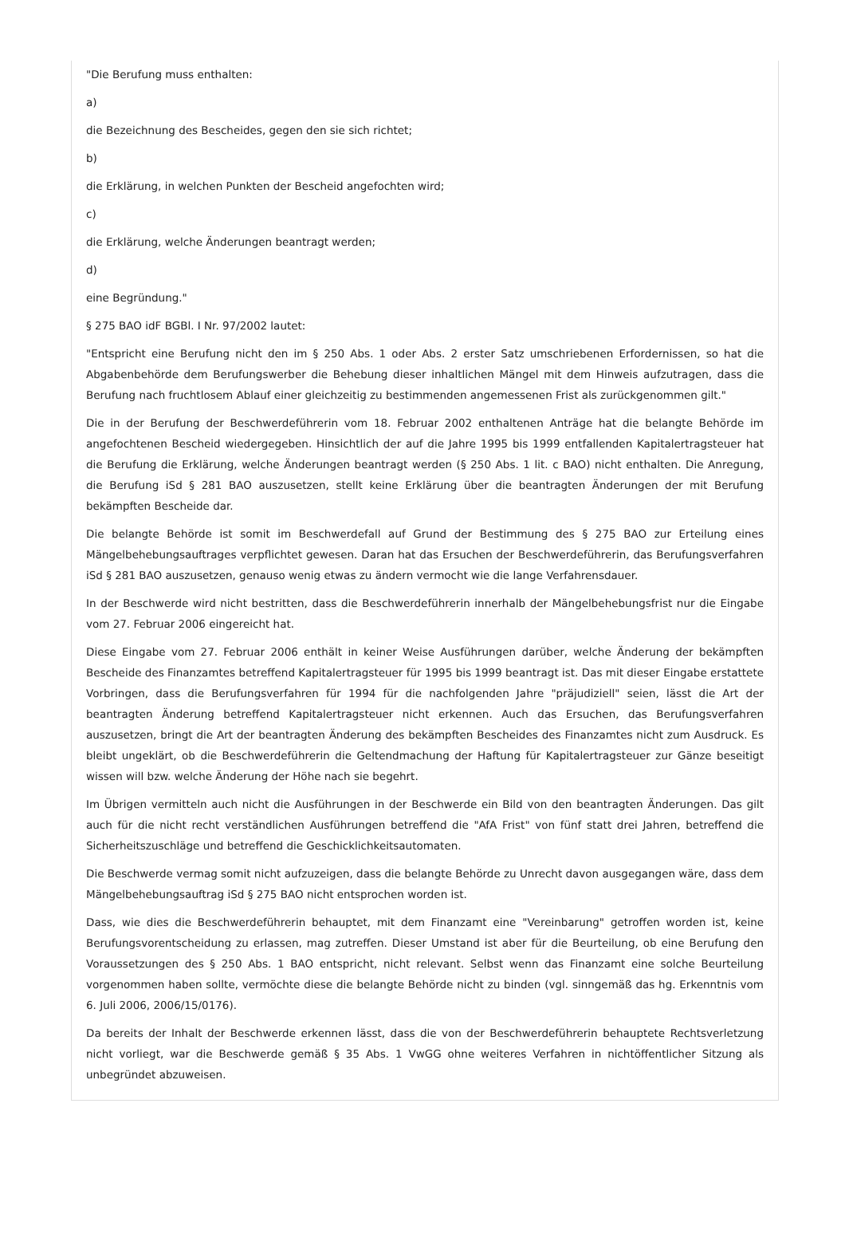"Die Berufung muss enthalten:
a)
die Bezeichnung des Bescheides, gegen den sie sich richtet;
b)
die Erklärung, in welchen Punkten der Bescheid angefochten wird;
c)
die Erklärung, welche Änderungen beantragt werden;
d)
eine Begründung."
§ 275 BAO idF BGBl. I Nr. 97/2002 lautet:
"Entspricht eine Berufung nicht den im § 250 Abs. 1 oder Abs. 2 erster Satz umschriebenen Erfordernissen, so hat die Abgabenbehörde dem Berufungswerber die Behebung dieser inhaltlichen Mängel mit dem Hinweis aufzutragen, dass die Berufung nach fruchtlosem Ablauf einer gleichzeitig zu bestimmenden angemessenen Frist als zurückgenommen gilt."
Die in der Berufung der Beschwerdeführerin vom 18. Februar 2002 enthaltenen Anträge hat die belangte Behörde im angefochtenen Bescheid wiedergegeben. Hinsichtlich der auf die Jahre 1995 bis 1999 entfallenden Kapitalertragsteuer hat die Berufung die Erklärung, welche Änderungen beantragt werden (§ 250 Abs. 1 lit. c BAO) nicht enthalten. Die Anregung, die Berufung iSd § 281 BAO auszusetzen, stellt keine Erklärung über die beantragten Änderungen der mit Berufung bekämpften Bescheide dar.
Die belangte Behörde ist somit im Beschwerdefall auf Grund der Bestimmung des § 275 BAO zur Erteilung eines Mängelbehebungsauftrages verpflichtet gewesen. Daran hat das Ersuchen der Beschwerdeführerin, das Berufungsverfahren iSd § 281 BAO auszusetzen, genauso wenig etwas zu ändern vermocht wie die lange Verfahrensdauer.
In der Beschwerde wird nicht bestritten, dass die Beschwerdeführerin innerhalb der Mängelbehebungsfrist nur die Eingabe vom 27. Februar 2006 eingereicht hat.
Diese Eingabe vom 27. Februar 2006 enthält in keiner Weise Ausführungen darüber, welche Änderung der bekämpften Bescheide des Finanzamtes betreffend Kapitalertragsteuer für 1995 bis 1999 beantragt ist. Das mit dieser Eingabe erstattete Vorbringen, dass die Berufungsverfahren für 1994 für die nachfolgenden Jahre "präjudiziell" seien, lässt die Art der beantragten Änderung betreffend Kapitalertragsteuer nicht erkennen. Auch das Ersuchen, das Berufungsverfahren auszusetzen, bringt die Art der beantragten Änderung des bekämpften Bescheides des Finanzamtes nicht zum Ausdruck. Es bleibt ungeklärt, ob die Beschwerdeführerin die Geltendmachung der Haftung für Kapitalertragsteuer zur Gänze beseitigt wissen will bzw. welche Änderung der Höhe nach sie begehrt.
Im Übrigen vermitteln auch nicht die Ausführungen in der Beschwerde ein Bild von den beantragten Änderungen. Das gilt auch für die nicht recht verständlichen Ausführungen betreffend die "AfA Frist" von fünf statt drei Jahren, betreffend die Sicherheitszuschläge und betreffend die Geschicklichkeitsautomaten.
Die Beschwerde vermag somit nicht aufzuzeigen, dass die belangte Behörde zu Unrecht davon ausgegangen wäre, dass dem Mängelbehebungsauftrag iSd § 275 BAO nicht entsprochen worden ist.
Dass, wie dies die Beschwerdeführerin behauptet, mit dem Finanzamt eine "Vereinbarung" getroffen worden ist, keine Berufungsvorentscheidung zu erlassen, mag zutreffen. Dieser Umstand ist aber für die Beurteilung, ob eine Berufung den Voraussetzungen des § 250 Abs. 1 BAO entspricht, nicht relevant. Selbst wenn das Finanzamt eine solche Beurteilung vorgenommen haben sollte, vermöchte diese die belangte Behörde nicht zu binden (vgl. sinngemäß das hg. Erkenntnis vom 6. Juli 2006, 2006/15/0176).
Da bereits der Inhalt der Beschwerde erkennen lässt, dass die von der Beschwerdeführerin behauptete Rechtsverletzung nicht vorliegt, war die Beschwerde gemäß § 35 Abs. 1 VwGG ohne weiteres Verfahren in nichtöffentlicher Sitzung als unbegründet abzuweisen.